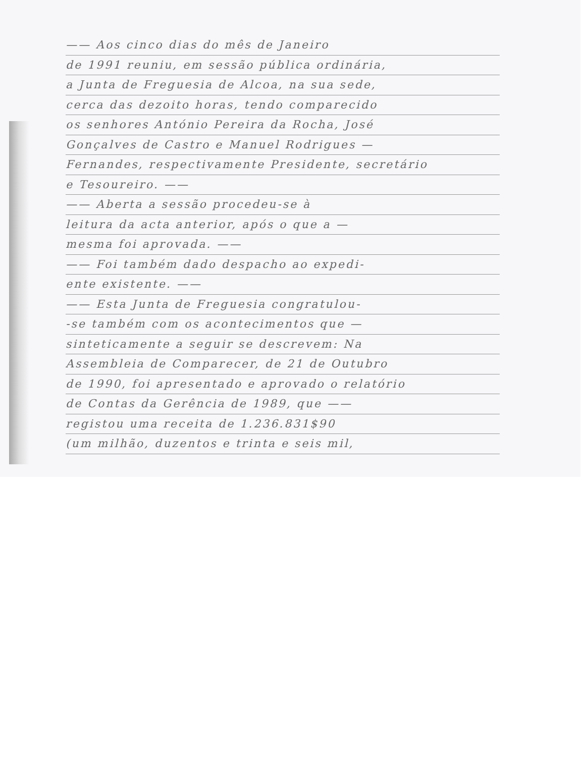—— Aos cinco dias do mês de Janeiro
de 1991 reuniu, em sessão pública ordinária,
a Junta de Freguesia de Alcoa, na sua sede,
cerca das dezoito horas, tendo comparecido
os senhores António Pereira da Rocha, José
Gonçalves de Castro e Manuel Rodrigues —
Fernandes, respectivamente Presidente, secretário
e Tesoureiro. ——
—— Aberta a sessão procedeu-se à
leitura da acta anterior, após o que a —
mesma foi aprovada. ——
—— Foi também dado despacho ao expedi-
ente existente. ——
—— Esta Junta de Freguesia congratulou-
-se também com os acontecimentos que —
sinteticamente a seguir se descrevem: Na
Assembleia de Comparecer, de 21 de Outubro
de 1990, foi apresentado e aprovado o relatório
de Contas da Gerência de 1989, que ——
registou uma receita de 1.236.831$90
(um milhão, duzentos e trinta e seis mil,